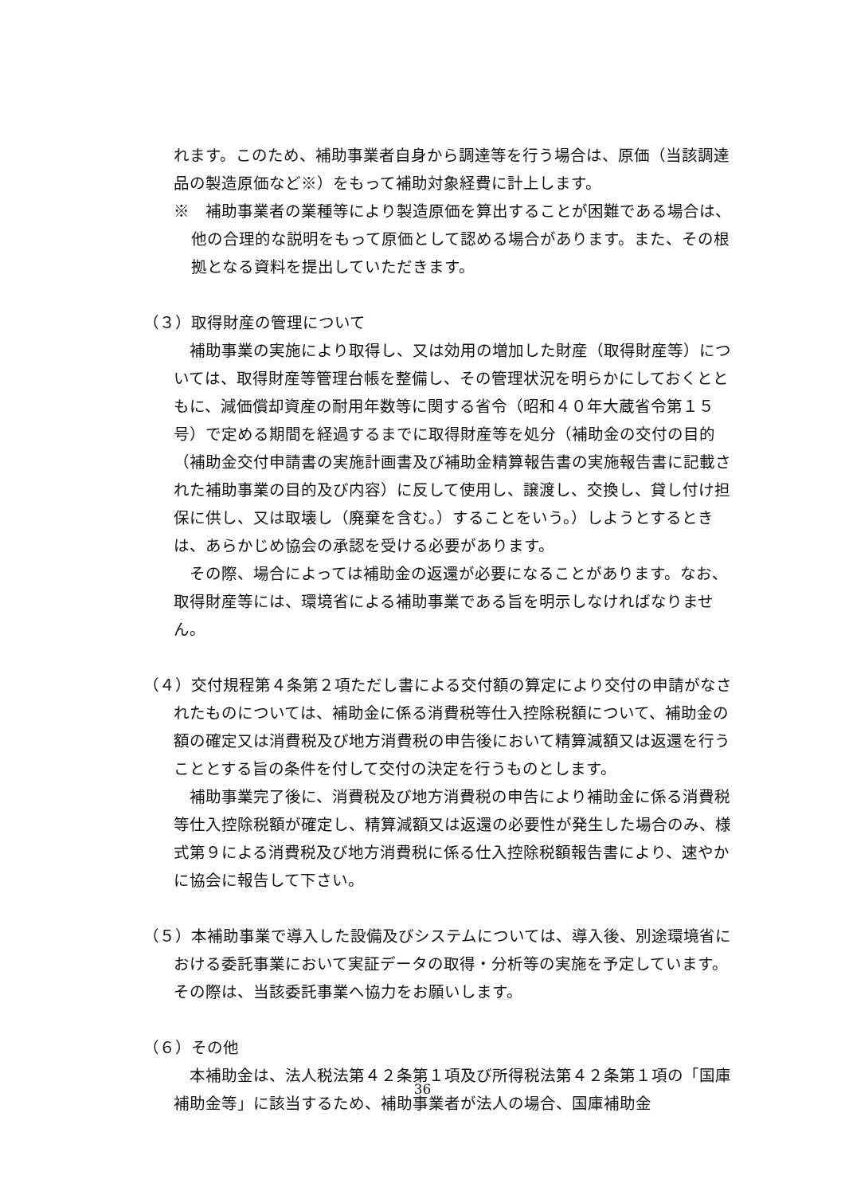れます。このため、補助事業者自身から調達等を行う場合は、原価（当該調達品の製造原価など※）をもって補助対象経費に計上します。
※　補助事業者の業種等により製造原価を算出することが困難である場合は、他の合理的な説明をもって原価として認める場合があります。また、その根拠となる資料を提出していただきます。
（３）取得財産の管理について
　補助事業の実施により取得し、又は効用の増加した財産（取得財産等）については、取得財産等管理台帳を整備し、その管理状況を明らかにしておくとともに、減価償却資産の耐用年数等に関する省令（昭和４０年大蔵省令第１５号）で定める期間を経過するまでに取得財産等を処分（補助金の交付の目的（補助金交付申請書の実施計画書及び補助金精算報告書の実施報告書に記載された補助事業の目的及び内容）に反して使用し、譲渡し、交換し、貸し付け担保に供し、又は取壊し（廃棄を含む。）することをいう。）しようとするときは、あらかじめ協会の承認を受ける必要があります。
　その際、場合によっては補助金の返還が必要になることがあります。なお、取得財産等には、環境省による補助事業である旨を明示しなければなりません。
（４）交付規程第４条第２項ただし書による交付額の算定により交付の申請がなされたものについては、補助金に係る消費税等仕入控除税額について、補助金の額の確定又は消費税及び地方消費税の申告後において精算減額又は返還を行うこととする旨の条件を付して交付の決定を行うものとします。
　補助事業完了後に、消費税及び地方消費税の申告により補助金に係る消費税等仕入控除税額が確定し、精算減額又は返還の必要性が発生した場合のみ、様式第９による消費税及び地方消費税に係る仕入控除税額報告書により、速やかに協会に報告して下さい。
（５）本補助事業で導入した設備及びシステムについては、導入後、別途環境省における委託事業において実証データの取得・分析等の実施を予定しています。その際は、当該委託事業へ協力をお願いします。
（６）その他
　本補助金は、法人税法第４２条第１項及び所得税法第４２条第１項の「国庫補助金等」に該当するため、補助事業者が法人の場合、国庫補助金
36